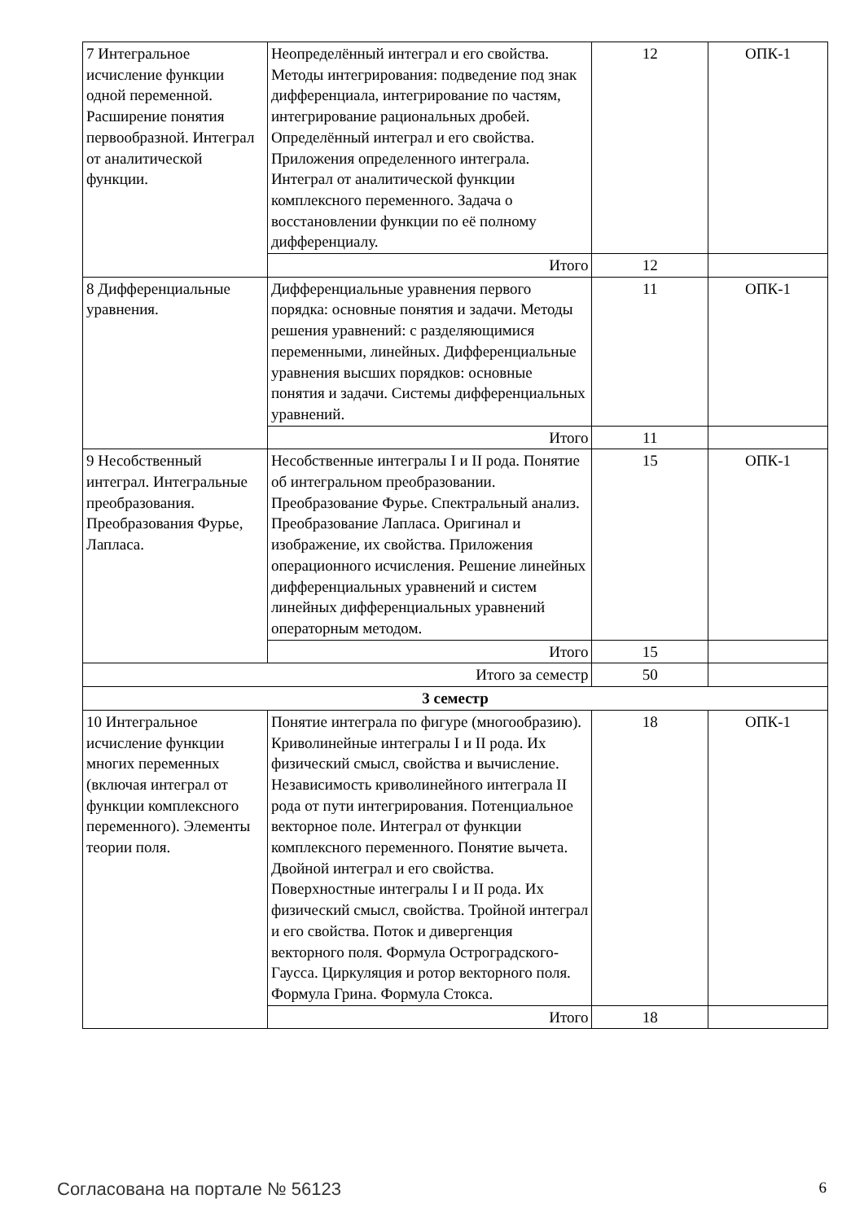| 7 Интегральное исчисление функции одной переменной. Расширение понятия первообразной. Интеграл от аналитической функции. | Неопределённый интеграл и его свойства. Методы интегрирования: подведение под знак дифференциала, интегрирование по частям, интегрирование рациональных дробей. Определённый интеграл и его свойства. Приложения определенного интеграла. Интеграл от аналитической функции комплексного переменного. Задача о восстановлении функции по её полному дифференциалу. | 12 | ОПК-1 |
| | Итого | 12 | |
| 8 Дифференциальные уравнения. | Дифференциальные уравнения первого порядка: основные понятия и задачи. Методы решения уравнений: с разделяющимися переменными, линейных. Дифференциальные уравнения высших порядков: основные понятия и задачи. Системы дифференциальных уравнений. | 11 | ОПК-1 |
| | Итого | 11 | |
| 9 Несобственный интеграл. Интегральные преобразования. Преобразования Фурье, Лапласа. | Несобственные интегралы I и II рода. Понятие об интегральном преобразовании. Преобразование Фурье. Спектральный анализ. Преобразование Лапласа. Оригинал и изображение, их свойства. Приложения операционного исчисления. Решение линейных дифференциальных уравнений и систем линейных дифференциальных уравнений операторным методом. | 15 | ОПК-1 |
| | Итого | 15 | |
| Итого за семестр | | 50 | |
| 3 семестр | | | |
| 10 Интегральное исчисление функции многих переменных (включая интеграл от функции комплексного переменного). Элементы теории поля. | Понятие интеграла по фигуре (многообразию). Криволинейные интегралы I и II рода. Их физический смысл, свойства и вычисление. Независимость криволинейного интеграла II рода от пути интегрирования. Потенциальное векторное поле. Интеграл от функции комплексного переменного. Понятие вычета. Двойной интеграл и его свойства. Поверхностные интегралы I и II рода. Их физический смысл, свойства. Тройной интеграл и его свойства. Поток и дивергенция векторного поля. Формула Остроградского-Гаусса. Циркуляция и ротор векторного поля. Формула Грина. Формула Стокса. | 18 | ОПК-1 |
| | Итого | 18 | |
Согласована на портале № 56123 6